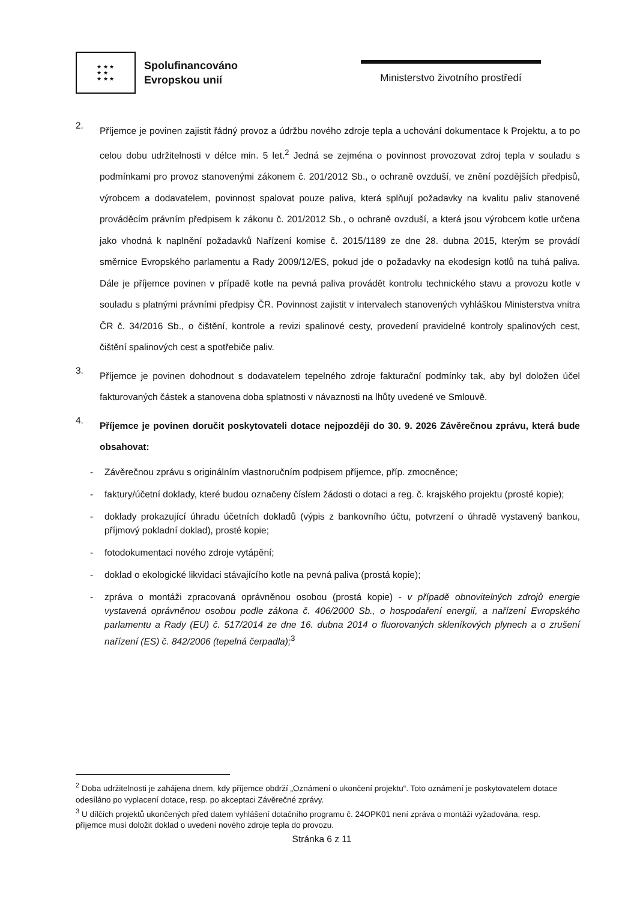★ ★ ★
★ ★
★ ★ ★
Spolufinancováno
Evropskou unií
Ministerstvo životního prostředí
2.
Příjemce je povinen zajistit řádný provoz a údržbu nového zdroje tepla a uchování dokumentace k Projektu, a to po celou dobu udržitelnosti v délce min. 5 let.<sup>2</sup> Jedná se zejména o povinnost provozovat zdroj tepla v souladu s podmínkami pro provoz stanovenými zákonem č. 201/2012 Sb., o ochraně ovzduší, ve znění pozdějších předpisů, výrobcem a dodavatelem, povinnost spalovat pouze paliva, která splňují požadavky na kvalitu paliv stanovené prováděcím právním předpisem k zákonu č. 201/2012 Sb., o ochraně ovzduší, a která jsou výrobcem kotle určena jako vhodná k naplnění požadavků Nařízení komise č. 2015/1189 ze dne 28. dubna 2015, kterým se provádí směrnice Evropského parlamentu a Rady 2009/12/ES, pokud jde o požadavky na ekodesign kotlů na tuhá paliva. Dále je příjemce povinen v případě kotle na pevná paliva provádět kontrolu technického stavu a provozu kotle v souladu s platnými právními předpisy ČR. Povinnost zajistit v intervalech stanovených vyhláškou Ministerstva vnitra ČR č. 34/2016 Sb., o čištění, kontrole a revizi spalinové cesty, provedení pravidelné kontroly spalinových cest, čištění spalinových cest a spotřebiče paliv.
3.
Příjemce je povinen dohodnout s dodavatelem tepelného zdroje fakturační podmínky tak, aby byl doložen účel fakturovaných částek a stanovena doba splatnosti v návaznosti na lhůty uvedené ve Smlouvě.
4.
Příjemce je povinen doručit poskytovateli dotace nejpozději do 30. 9. 2026 Závěrečnou zprávu, která bude obsahovat:
- Závěrečnou zprávu s originálním vlastnoručním podpisem příjemce, příp. zmocněnce;
- faktury/účetní doklady, které budou označeny číslem žádosti o dotaci a reg. č. krajského projektu (prosté kopie);
- doklady prokazující úhradu účetních dokladů (výpis z bankovního účtu, potvrzení o úhradě vystavený bankou, příjmový pokladní doklad), prosté kopie;
- fotodokumentaci nového zdroje vytápění;
- doklad o ekologické likvidaci stávajícího kotle na pevná paliva (prostá kopie);
- zpráva o montáži zpracovaná oprávněnou osobou (prostá kopie) - v případě obnovitelných zdrojů energie vystavená oprávněnou osobou podle zákona č. 406/2000 Sb., o hospodaření energií, a nařízení Evropského parlamentu a Rady (EU) č. 517/2014 ze dne 16. dubna 2014 o fluorovaných skleníkových plynech a o zrušení nařízení (ES) č. 842/2006 (tepelná čerpadla);<sup>3</sup>
<sup>2</sup> Doba udržitelnosti je zahájena dnem, kdy příjemce obdrží „Oznámení o ukončení projektu“. Toto oznámení je poskytovatelem dotace odesíláno po vyplacení dotace, resp. po akceptaci Závěrečné zprávy.
<sup>3</sup> U dílčích projektů ukončených před datem vyhlášení dotačního programu č. 24OPK01 není zpráva o montáži vyžadována, resp. příjemce musí doložit doklad o uvedení nového zdroje tepla do provozu.
Stránka 6 z 11